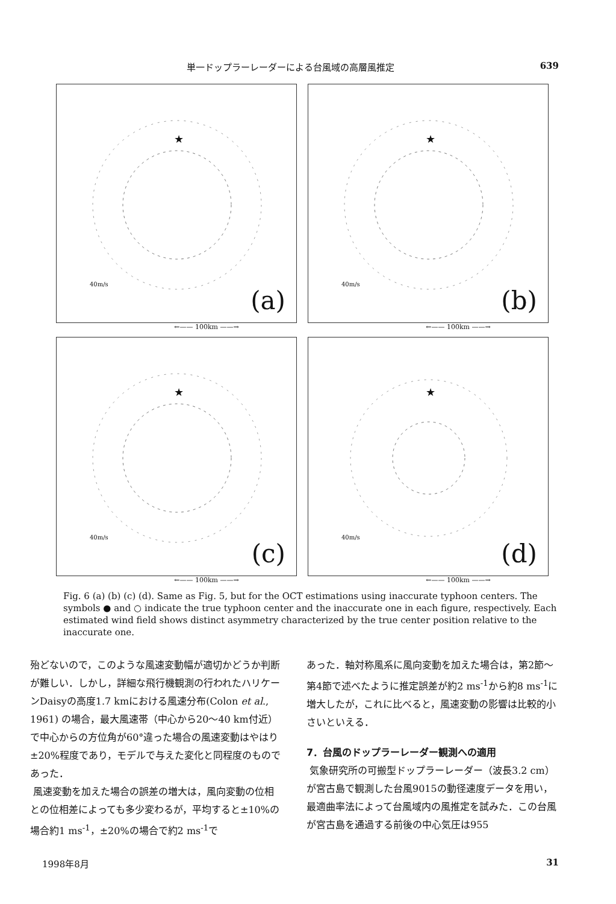単一ドップラーレーダーによる台風域の高層風推定 639
★
40m/s
(a)
←—— 100km ——→
★
40m/s
(b)
←—— 100km ——→
★
40m/s
(c)
←—— 100km ——→
★
40m/s
(d)
←—— 100km ——→
Fig. 6 (a) (b) (c) (d). Same as Fig. 5, but for the OCT estimations using inaccurate typhoon centers. The symbols ● and ○ indicate the true typhoon center and the inaccurate one in each figure, respectively. Each estimated wind field shows distinct asymmetry characterized by the true center position relative to the inaccurate one.
殆どないので，このような風速変動幅が適切かどうか判断が難しい．しかし，詳細な飛行機観測の行われたハリケーンDaisyの高度1.7 kmにおける風速分布(Colon et al., 1961) の場合，最大風速帯（中心から20〜40 km付近）で中心からの方位角が60°違った場合の風速変動はやはり±20%程度であり，モデルで与えた変化と同程度のものであった．
風速変動を加えた場合の誤差の増大は，風向変動の位相との位相差によっても多少変わるが，平均すると±10%の場合約1 ms<sup>-1</sup>，±20%の場合で約2 ms<sup>-1</sup>で
あった．軸対称風系に風向変動を加えた場合は，第2節〜第4節で述べたように推定誤差が約2 ms<sup>-1</sup>から約8 ms<sup>-1</sup>に増大したが，これに比べると，風速変動の影響は比較的小さいといえる．
7．台風のドップラーレーダー観測への適用
気象研究所の可搬型ドップラーレーダー（波長3.2 cm）が宮古島で観測した台風9015の動径速度データを用い，最適曲率法によって台風域内の風推定を試みた．この台風が宮古島を通過する前後の中心気圧は955
1998年8月 31